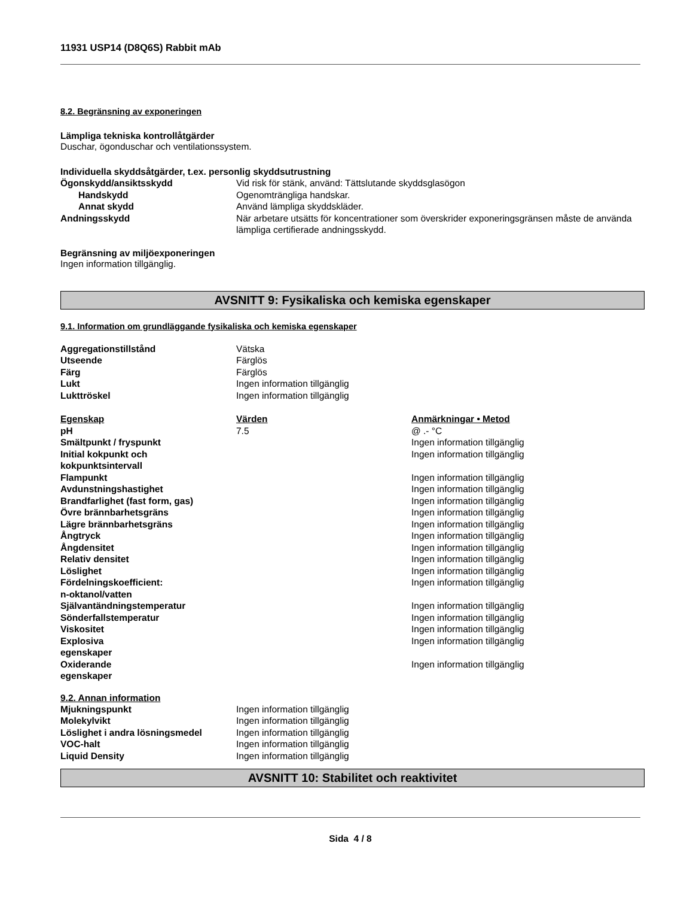11931 USP14 (D8Q6S) Rabbit mAb
8.2. Begränsning av exponeringen
Lämpliga tekniska kontrollåtgärder
Duschar, ögonduschar och ventilationssystem.
Individuella skyddsåtgärder, t.ex. personlig skyddsutrustning
| Ögonskydd/ansiktsskydd | Vid risk för stänk, använd: Tättslutande skyddsglasögon |
| Handskydd | Ogenomträngliga handskar. |
| Annat skydd | Använd lämpliga skyddskläder. |
| Andningsskydd | När arbetare utsätts för koncentrationer som överskrider exponeringsgränsen måste de använda lämpliga certifierade andningsskydd. |
Begränsning av miljöexponeringen
Ingen information tillgänglig.
AVSNITT 9: Fysikaliska och kemiska egenskaper
9.1. Information om grundläggande fysikaliska och kemiska egenskaper
| Aggregationstillstånd | Vätska |
| Utseende | Färglös |
| Färg | Färglös |
| Lukt | Ingen information tillgänglig |
| Lukttröskel | Ingen information tillgänglig |
| Egenskap | Värden | Anmärkningar • Metod |
| pH | 7.5 | @ .- °C |
| Smältpunkt / fryspunkt | | Ingen information tillgänglig |
| Initial kokpunkt och kokpunktsintervall | | Ingen information tillgänglig |
| Flampunkt | | Ingen information tillgänglig |
| Avdunstningshastighet | | Ingen information tillgänglig |
| Brandfarlighet (fast form, gas) | | Ingen information tillgänglig |
| Övre brännbarhetsgräns | | Ingen information tillgänglig |
| Lägre brännbarhetsgräns | | Ingen information tillgänglig |
| Ångtryck | | Ingen information tillgänglig |
| Ångdensitet | | Ingen information tillgänglig |
| Relativ densitet | | Ingen information tillgänglig |
| Löslighet | | Ingen information tillgänglig |
| Fördelningskoefficient: n-oktanol/vatten | | Ingen information tillgänglig |
| Självantändningstemperatur | | Ingen information tillgänglig |
| Sönderfallstemperatur | | Ingen information tillgänglig |
| Viskositet | | Ingen information tillgänglig |
| Explosiva egenskaper | | Ingen information tillgänglig |
| Oxiderande egenskaper | | Ingen information tillgänglig |
9.2. Annan information
| Mjukningspunkt | Ingen information tillgänglig |
| Molekylvikt | Ingen information tillgänglig |
| Löslighet i andra lösningsmedel | Ingen information tillgänglig |
| VOC-halt | Ingen information tillgänglig |
| Liquid Density | Ingen information tillgänglig |
AVSNITT 10: Stabilitet och reaktivitet
Sida 4 / 8